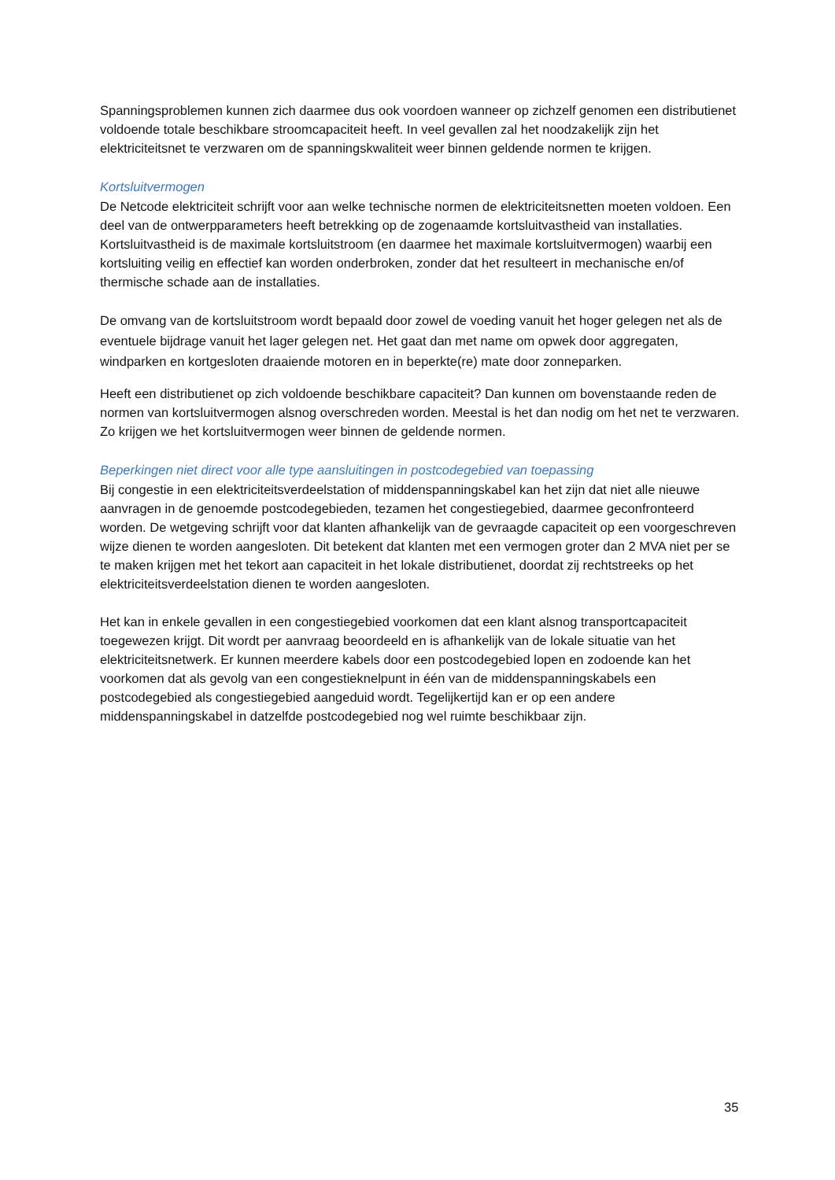Spanningsproblemen kunnen zich daarmee dus ook voordoen wanneer op zichzelf genomen een distributienet voldoende totale beschikbare stroomcapaciteit heeft. In veel gevallen zal het noodzakelijk zijn het elektriciteitsnet te verzwaren om de spanningskwaliteit weer binnen geldende normen te krijgen.
Kortsluitvermogen
De Netcode elektriciteit schrijft voor aan welke technische normen de elektriciteitsnetten moeten voldoen. Een deel van de ontwerpparameters heeft betrekking op de zogenaamde kortsluitvastheid van installaties. Kortsluitvastheid is de maximale kortsluitstroom (en daarmee het maximale kortsluitvermogen) waarbij een kortsluiting veilig en effectief kan worden onderbroken, zonder dat het resulteert in mechanische en/of thermische schade aan de installaties.
De omvang van de kortsluitstroom wordt bepaald door zowel de voeding vanuit het hoger gelegen net als de eventuele bijdrage vanuit het lager gelegen net. Het gaat dan met name om opwek door aggregaten, windparken en kortgesloten draaiende motoren en in beperkte(re) mate door zonneparken.
Heeft een distributienet op zich voldoende beschikbare capaciteit? Dan kunnen om bovenstaande reden de normen van kortsluitvermogen alsnog overschreden worden. Meestal is het dan nodig om het net te verzwaren. Zo krijgen we het kortsluitvermogen weer binnen de geldende normen.
Beperkingen niet direct voor alle type aansluitingen in postcodegebied van toepassing
Bij congestie in een elektriciteitsverdeelstation of middenspanningskabel kan het zijn dat niet alle nieuwe aanvragen in de genoemde postcodegebieden, tezamen het congestiegebied, daarmee geconfronteerd worden. De wetgeving schrijft voor dat klanten afhankelijk van de gevraagde capaciteit op een voorgeschreven wijze dienen te worden aangesloten. Dit betekent dat klanten met een vermogen groter dan 2 MVA niet per se te maken krijgen met het tekort aan capaciteit in het lokale distributienet, doordat zij rechtstreeks op het elektriciteitsverdeelstation dienen te worden aangesloten.
Het kan in enkele gevallen in een congestiegebied voorkomen dat een klant alsnog transportcapaciteit toegewezen krijgt. Dit wordt per aanvraag beoordeeld en is afhankelijk van de lokale situatie van het elektriciteitsnetwerk. Er kunnen meerdere kabels door een postcodegebied lopen en zodoende kan het voorkomen dat als gevolg van een congestieknelpunt in één van de middenspanningskabels een postcodegebied als congestiegebied aangeduid wordt. Tegelijkertijd kan er op een andere middenspanningskabel in datzelfde postcodegebied nog wel ruimte beschikbaar zijn.
35